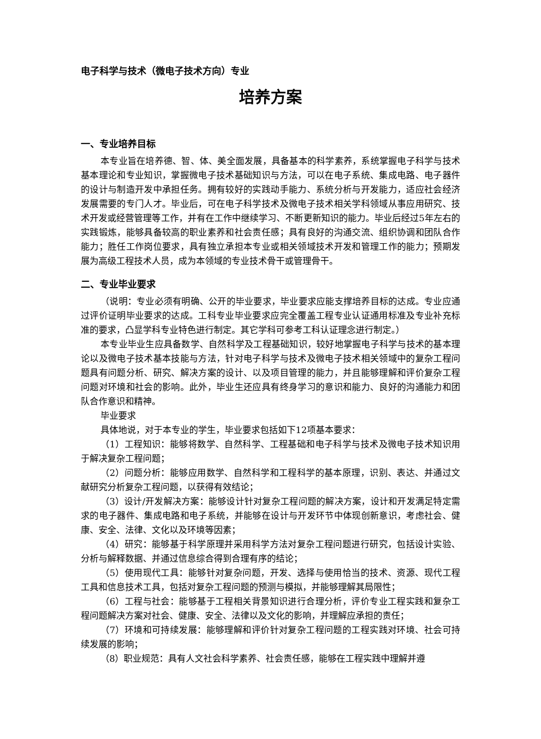电子科学与技术（微电子技术方向）专业
培养方案
一、专业培养目标
本专业旨在培养德、智、体、美全面发展，具备基本的科学素养，系统掌握电子科学与技术基本理论和专业知识，掌握微电子技术基础知识与方法，可以在电子系统、集成电路、电子器件的设计与制造开发中承担任务。拥有较好的实践动手能力、系统分析与开发能力，适应社会经济发展需要的专门人才。毕业后，可在电子科学技术及微电子技术相关学科领域从事应用研究、技术开发或经营管理等工作，并有在工作中继续学习、不断更新知识的能力。毕业后经过5年左右的实践锻炼，能够具备较高的职业素养和社会责任感；具有良好的沟通交流、组织协调和团队合作能力；胜任工作岗位要求，具有独立承担本专业或相关领域技术开发和管理工作的能力；预期发展为高级工程技术人员，成为本领域的专业技术骨干或管理骨干。
二、专业毕业要求
（说明：专业必须有明确、公开的毕业要求，毕业要求应能支撑培养目标的达成。专业应通过评价证明毕业要求的达成。工科专业毕业要求应完全覆盖工程专业认证通用标准及专业补充标准的要求，凸显学科专业特色进行制定。其它学科可参考工科认证理念进行制定。）
本专业毕业生应具备数学、自然科学及工程基础知识，较好地掌握电子科学与技术的基本理论以及微电子技术基本技能与方法，针对电子科学与技术及微电子技术相关领域中的复杂工程问题具有问题分析、研究、解决方案的设计、以及项目管理的能力，并且能够理解和评价复杂工程问题对环境和社会的影响。此外，毕业生还应具有终身学习的意识和能力、良好的沟通能力和团队合作意识和精神。
毕业要求
具体地说，对于本专业的学生，毕业要求包括如下12项基本要求：
（1）工程知识：能够将数学、自然科学、工程基础和电子科学与技术及微电子技术知识用于解决复杂工程问题；
（2）问题分析：能够应用数学、自然科学和工程科学的基本原理，识别、表达、并通过文献研究分析复杂工程问题，以获得有效结论；
（3）设计/开发解决方案：能够设计针对复杂工程问题的解决方案，设计和开发满足特定需求的电子器件、集成电路和电子系统，并能够在设计与开发环节中体现创新意识，考虑社会、健康、安全、法律、文化以及环境等因素；
（4）研究：能够基于科学原理并采用科学方法对复杂工程问题进行研究，包括设计实验、分析与解释数据、并通过信息综合得到合理有序的结论；
（5）使用现代工具：能够针对复杂问题，开发、选择与使用恰当的技术、资源、现代工程工具和信息技术工具，包括对复杂工程问题的预测与模拟，并能够理解其局限性；
（6）工程与社会：能够基于工程相关背景知识进行合理分析，评价专业工程实践和复杂工程问题解决方案对社会、健康、安全、法律以及文化的影响，并理解应承担的责任；
（7）环境和可持续发展：能够理解和评价针对复杂工程问题的工程实践对环境、社会可持续发展的影响；
（8）职业规范：具有人文社会科学素养、社会责任感，能够在工程实践中理解并遵